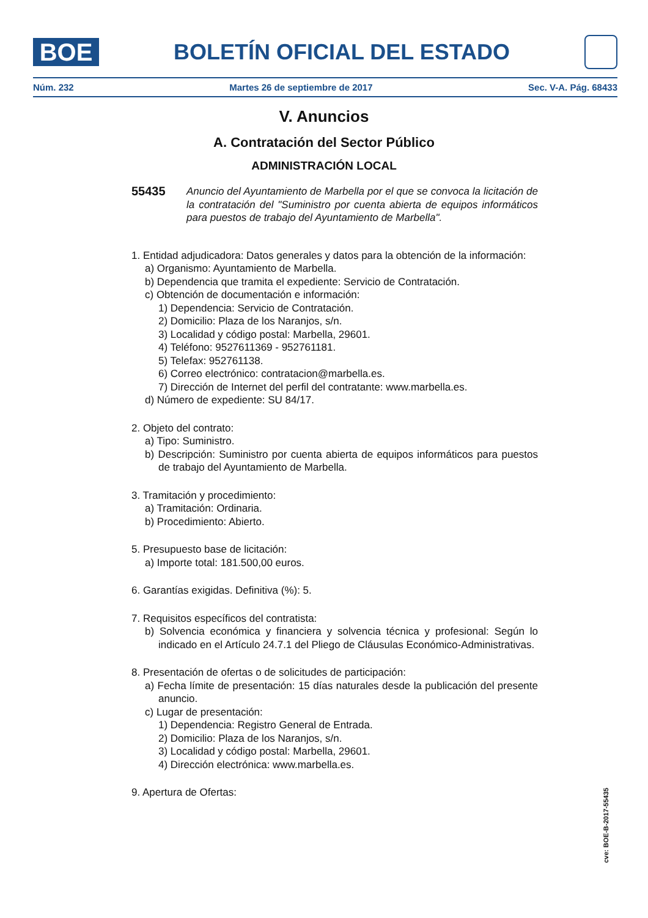BOE
BOLETÍN OFICIAL DEL ESTADO
Núm. 232 Martes 26 de septiembre de 2017 Sec. V-A. Pág. 68433
V. Anuncios
A. Contratación del Sector Público
ADMINISTRACIÓN LOCAL
55435
Anuncio del Ayuntamiento de Marbella por el que se convoca la licitación de la contratación del "Suministro por cuenta abierta de equipos informáticos para puestos de trabajo del Ayuntamiento de Marbella".
1. Entidad adjudicadora: Datos generales y datos para la obtención de la información:
a) Organismo: Ayuntamiento de Marbella.
b) Dependencia que tramita el expediente: Servicio de Contratación.
c) Obtención de documentación e información:
1) Dependencia: Servicio de Contratación.
2) Domicilio: Plaza de los Naranjos, s/n.
3) Localidad y código postal: Marbella, 29601.
4) Teléfono: 9527611369 - 952761181.
5) Telefax: 952761138.
6) Correo electrónico: contratacion@marbella.es.
7) Dirección de Internet del perfil del contratante: www.marbella.es.
d) Número de expediente: SU 84/17.
2. Objeto del contrato:
a) Tipo: Suministro.
b) Descripción: Suministro por cuenta abierta de equipos informáticos para puestos de trabajo del Ayuntamiento de Marbella.
3. Tramitación y procedimiento:
a) Tramitación: Ordinaria.
b) Procedimiento: Abierto.
5. Presupuesto base de licitación:
a) Importe total: 181.500,00 euros.
6. Garantías exigidas. Definitiva (%): 5.
7. Requisitos específicos del contratista:
b) Solvencia económica y financiera y solvencia técnica y profesional: Según lo indicado en el Artículo 24.7.1 del Pliego de Cláusulas Económico-Administrativas.
8. Presentación de ofertas o de solicitudes de participación:
a) Fecha límite de presentación: 15 días naturales desde la publicación del presente anuncio.
c) Lugar de presentación:
1) Dependencia: Registro General de Entrada.
2) Domicilio: Plaza de los Naranjos, s/n.
3) Localidad y código postal: Marbella, 29601.
4) Dirección electrónica: www.marbella.es.
9. Apertura de Ofertas:
cve: BOE-B-2017-55435